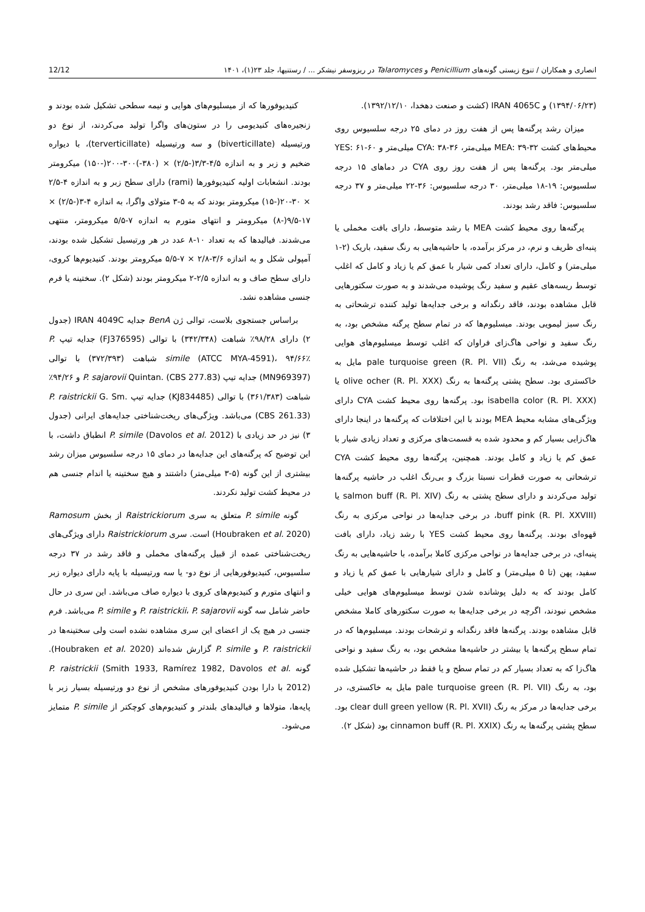انصاری و همکاران / تنوع زیستی گونه‌های Penicillium و Talaromyces در ریزوسفر نیشکر ... / رستنیها، جلد ۲۳(۱)، ۱۴۰۱ 12/12
(۱۳۹۴/۰۶/۲۳) و IRAN 4065C (کشت و صنعت دهخدا، ۱۳۹۲/۱۲/۱۰).
میزان رشد پرگنه‌ها پس از هفت روز در دمای ۲۵ درجه سلسیوس روی محیط‌های کشت MEA: ۳۹-۳۲ میلی‌متر، CYA: ۳۸-۳۶ میلی‌متر و YES: ۶۱-۶۰ میلی‌متر بود. پرگنه‌ها پس از هفت روز روی CYA در دماهای ۱۵ درجه سلسیوس: ۱۹-۱۸ میلی‌متر، ۳۰ درجه سلسیوس: ۳۶-۲۲ میلی‌متر و ۳۷ درجه سلسیوس: فاقد رشد بودند.
پرگنه‌ها روی محیط کشت MEA با رشد متوسط، دارای بافت مخملی یا پنبه‌ای ظریف و نرم، در مرکز برآمده، با حاشیه‌هایی به رنگ سفید، باریک (۲-۱ میلی‌متر) و کامل، دارای تعداد کمی شیار با عمق کم یا زیاد و کامل که اغلب توسط ریسه‌های عقیم و سفید رنگ پوشیده می‌شدند و به صورت سکتورهایی قابل مشاهده بودند، فاقد رنگدانه و برخی جدایه‌ها تولید کننده ترشحاتی به رنگ سبز لیمویی بودند. میسلیوم‌ها که در تمام سطح پرگنه مشخص بود، به رنگ سفید و نواحی هاگ‌زای فراوان که اغلب توسط میسلیوم‌های هوایی پوشیده می‌شد، به رنگ pale turquoise green (R. Pl. VII) مایل به خاکستری بود. سطح پشتی پرگنه‌ها به رنگ olive ocher (R. Pl. XXX) یا isabella color (R. Pl. XXX) بود. پرگنه‌ها روی محیط کشت CYA دارای ویژگی‌های مشابه محیط MEA بودند با این اختلافات که پرگنه‌ها در اینجا دارای هاگ‌زایی بسیار کم و محدود شده به قسمت‌های مرکزی و تعداد زیادی شیار با عمق کم یا زیاد و کامل بودند. همچنین، پرگنه‌ها روی محیط کشت CYA ترشحاتی به صورت قطرات نسبتا بزرگ و بی‌رنگ اغلب در حاشیه پرگنه‌ها تولید می‌کردند و دارای سطح پشتی به رنگ salmon buff (R. Pl. XIV) یا buff pink (R. Pl. XXVIII)، در برخی جدایه‌ها در نواحی مرکزی به رنگ قهوه‌ای بودند. پرگنه‌ها روی محیط کشت YES با رشد زیاد، دارای بافت پنبه‌ای، در برخی جدایه‌ها در نواحی مرکزی کاملا برآمده، با حاشیه‌هایی به رنگ سفید، پهن (تا ۵ میلی‌متر) و کامل و دارای شیارهایی با عمق کم یا زیاد و کامل بودند که به دلیل پوشانده شدن توسط میسلیوم‌های هوایی خیلی مشخص نبودند، اگرچه در برخی جدایه‌ها به صورت سکتورهای کاملا مشخص قابل مشاهده بودند. پرگنه‌ها فاقد رنگدانه و ترشحات بودند. میسلیوم‌ها که در تمام سطح پرگنه‌ها یا بیشتر در حاشیه‌ها مشخص بود، به رنگ سفید و نواحی هاگ‌زا که به تعداد بسیار کم در تمام سطح و یا فقط در حاشیه‌ها تشکیل شده بود، به رنگ pale turquoise green (R. Pl. VII) مایل به خاکستری، در برخی جدایه‌ها در مرکز به رنگ clear dull green yellow (R. Pl. XVII) بود. سطح پشتی پرگنه‌ها به رنگ cinnamon buff (R. Pl. XXIX) بود (شکل ۲).
کنیدیوفورها که از میسلیوم‌های هوایی و نیمه سطحی تشکیل شده بودند و زنجیره‌های کنیدیومی را در ستون‌های واگرا تولید می‌کردند، از نوع دو ورتیسیله (biverticillate) و سه ورتیسیله (terverticillate)، با دیواره ضخیم و زبر و به اندازه ۴/۵-۳/۳(-۲/۵) × (۳۸۰-)۳۰۰-۲۰۰(-۱۵۰) میکرومتر بودند. انشعابات اولیه کنیدیوفورها (rami) دارای سطح زبر و به اندازه ۴-۲/۵ × ۳۰-۲۰(-۱۵) میکرومتر بودند که به ۵-۳ متولای واگرا، به اندازه ۴-۳(-۲/۵) × ۱۷-۹/۵(-۸) میکرومتر و انتهای متورم به اندازه ۷-۵/۵ میکرومتر، منتهی می‌شدند. فیالیدها که به تعداد ۱۰-۸ عدد در هر ورتیسیل تشکیل شده بودند، آمپولی شکل و به اندازه ۳/۶-۲/۸ × ۷-۵/۵ میکرومتر بودند. کنیدیوم‌ها کروی، دارای سطح صاف و به اندازه ۲/۵-۲ میکرومتر بودند (شکل ۲). سختینه یا فرم جنسی مشاهده نشد.
براساس جستجوی بلاست، توالی ژن BenA جدایه IRAN 4049C (جدول ۲) دارای ۹۸/۲۸٪ شباهت (۳۴۲/۳۴۸) با توالی (FJ376595) جدایه تیپ P. simile (ATCC MYA-4591)، ۹۴/۶۶٪ شباهت (۳۷۲/۳۹۳) با توالی (MN969397) جدایه تیپ P. sajarovii Quintan. (CBS 277.83) و ۹۴/۲۶٪ شباهت (۳۶۱/۳۸۳) با توالی (KJ834485) جدایه تیپ P. raistrickii G. Sm. (CBS 261.33) می‌باشد. ویژگی‌های ریخت‌شناختی جدایه‌های ایرانی (جدول ۳) نیز در حد زیادی با P. simile (Davolos et al. 2012) انطباق داشت، با این توضیح که پرگنه‌های این جدایه‌ها در دمای ۱۵ درجه سلسیوس میزان رشد بیشتری از این گونه (۵-۳ میلی‌متر) داشتند و هیچ سختینه یا اندام جنسی هم در محیط کشت تولید نکردند.
گونه P. simile متعلق به سری Raistrickiorum از بخش Ramosum (Houbraken et al. 2020) است. سری Raistrickiorum دارای ویژگی‌های ریخت‌شناختی عمده از قبیل پرگنه‌های مخملی و فاقد رشد در ۳۷ درجه سلسیوس، کنیدیوفورهایی از نوع دو- یا سه ورتیسیله با پایه دارای دیواره زبر و انتهای متورم و کنیدیوم‌های کروی با دیواره صاف می‌باشد. این سری در حال حاضر شامل سه گونه P. raistrickii، P. sajarovii و P. simile می‌باشد. فرم جنسی در هیچ یک از اعضای این سری مشاهده نشده است ولی سختینه‌ها در P. raistrickii و P. simile گزارش شده‌اند (Houbraken et al. 2020). گونه P. raistrickii (Smith 1933, Ramírez 1982, Davolos et al. 2012) با دارا بودن کنیدیوفورهای مشخص از نوع دو ورتیسیله بسیار زبر با پایه‌ها، متولاها و فیالیدهای بلندتر و کنیدیوم‌های کوچکتر از P. simile متمایز می‌شود.